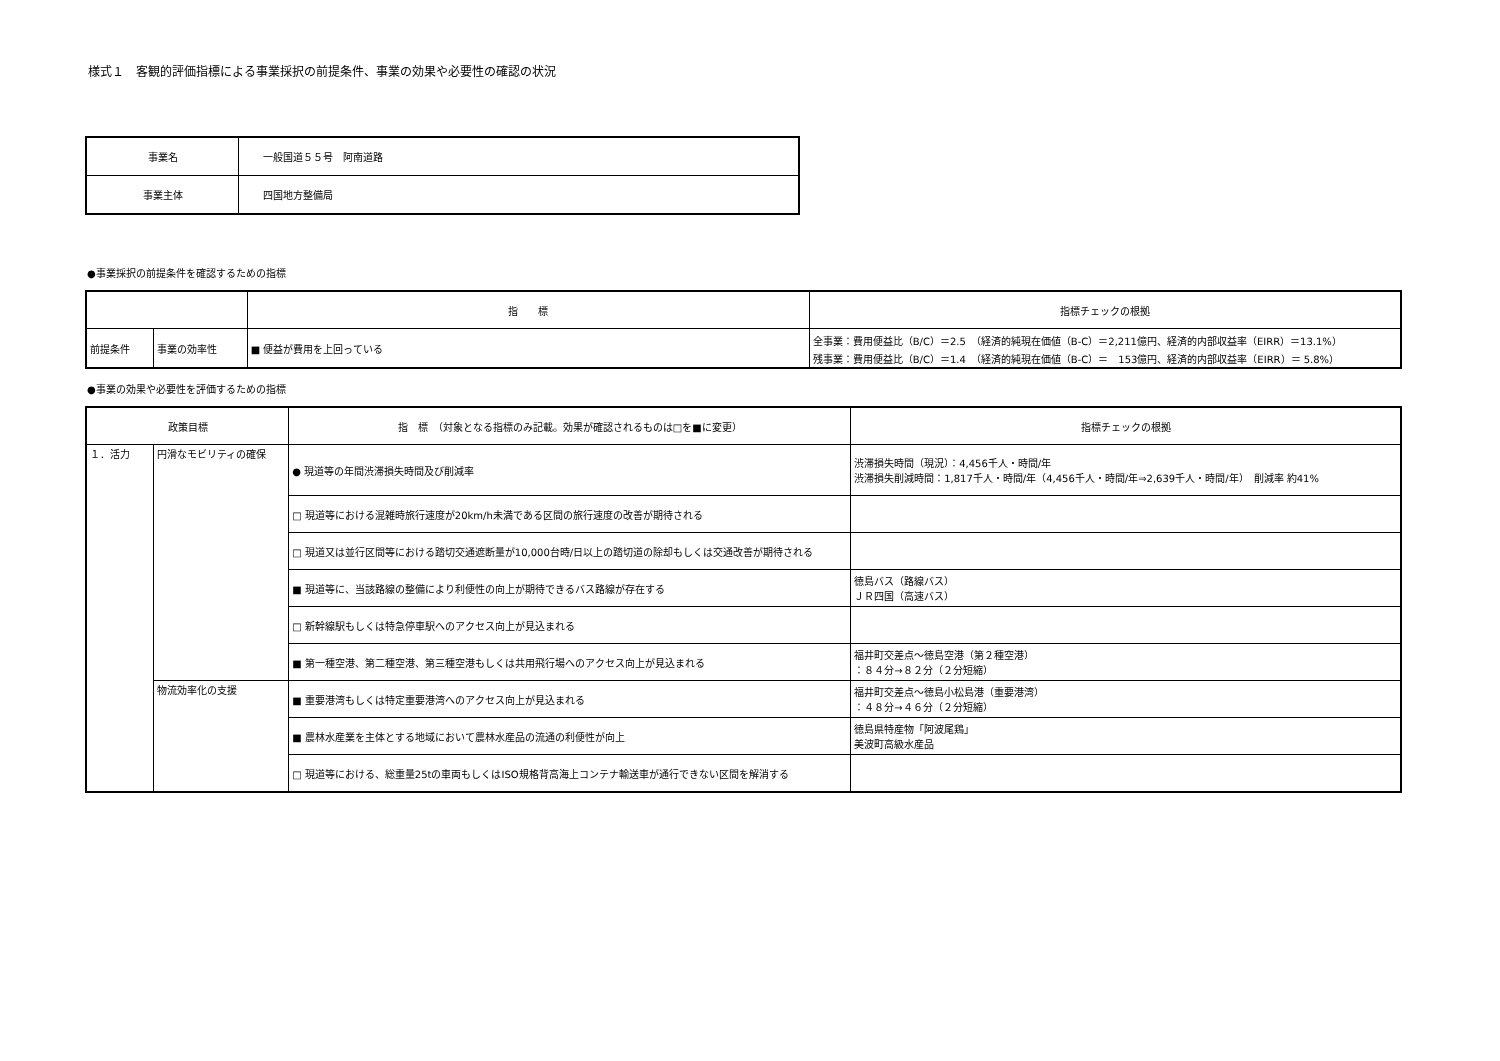様式１　客観的評価指標による事業採択の前提条件、事業の効果や必要性の確認の状況
| 事業名 | 一般国道５５号 阿南道路 |
| 事業主体 | 四国地方整備局 |
●事業採択の前提条件を確認するための指標
| | | 指 標 | 指標チェックの根拠 |
| 前提条件 | 事業の効率性 | ■ 便益が費用を上回っている | 全事業：費用便益比（B/C）＝2.5 （経済的純現在価値（B-C）＝2,211億円、経済的内部収益率（EIRR）＝13.1%） 残事業：費用便益比（B/C）＝1.4 （経済的純現在価値（B-C）＝ 153億円、経済的内部収益率（EIRR）＝ 5.8%） |
●事業の効果や必要性を評価するための指標
| 政策目標 | | 指 標 （対象となる指標のみ記載。効果が確認されるものは□を■に変更） | 指標チェックの根拠 |
| １．活力 | 円滑なモビリティの確保 | ● 現道等の年間渋滞損失時間及び削減率 | 渋滞損失時間（現況）：4,456千人・時間/年 渋滞損失削減時間：1,817千人・時間/年（4,456千人・時間/年⇒2,639千人・時間/年） 削減率 約41% |
| | | □ 現道等における混雑時旅行速度が20km/h未満である区間の旅行速度の改善が期待される | |
| | | □ 現道又は並行区間等における踏切交通遮断量が10,000台時/日以上の踏切道の除却もしくは交通改善が期待される | |
| | | ■ 現道等に、当該路線の整備により利便性の向上が期待できるバス路線が存在する | 徳島バス（路線バス） ＪＲ四国（高速バス） |
| | | □ 新幹線駅もしくは特急停車駅へのアクセス向上が見込まれる | |
| | | ■ 第一種空港、第二種空港、第三種空港もしくは共用飛行場へのアクセス向上が見込まれる | 福井町交差点～徳島空港（第２種空港） ：８４分→８２分（２分短縮） |
| | 物流効率化の支援 | ■ 重要港湾もしくは特定重要港湾へのアクセス向上が見込まれる | 福井町交差点～徳島小松島港（重要港湾） ：４８分→４６分（２分短縮） |
| | | ■ 農林水産業を主体とする地域において農林水産品の流通の利便性が向上 | 徳島県特産物「阿波尾鶏」 美波町高級水産品 |
| | | □ 現道等における、総重量25tの車両もしくはISO規格背高海上コンテナ輸送車が通行できない区間を解消する | |